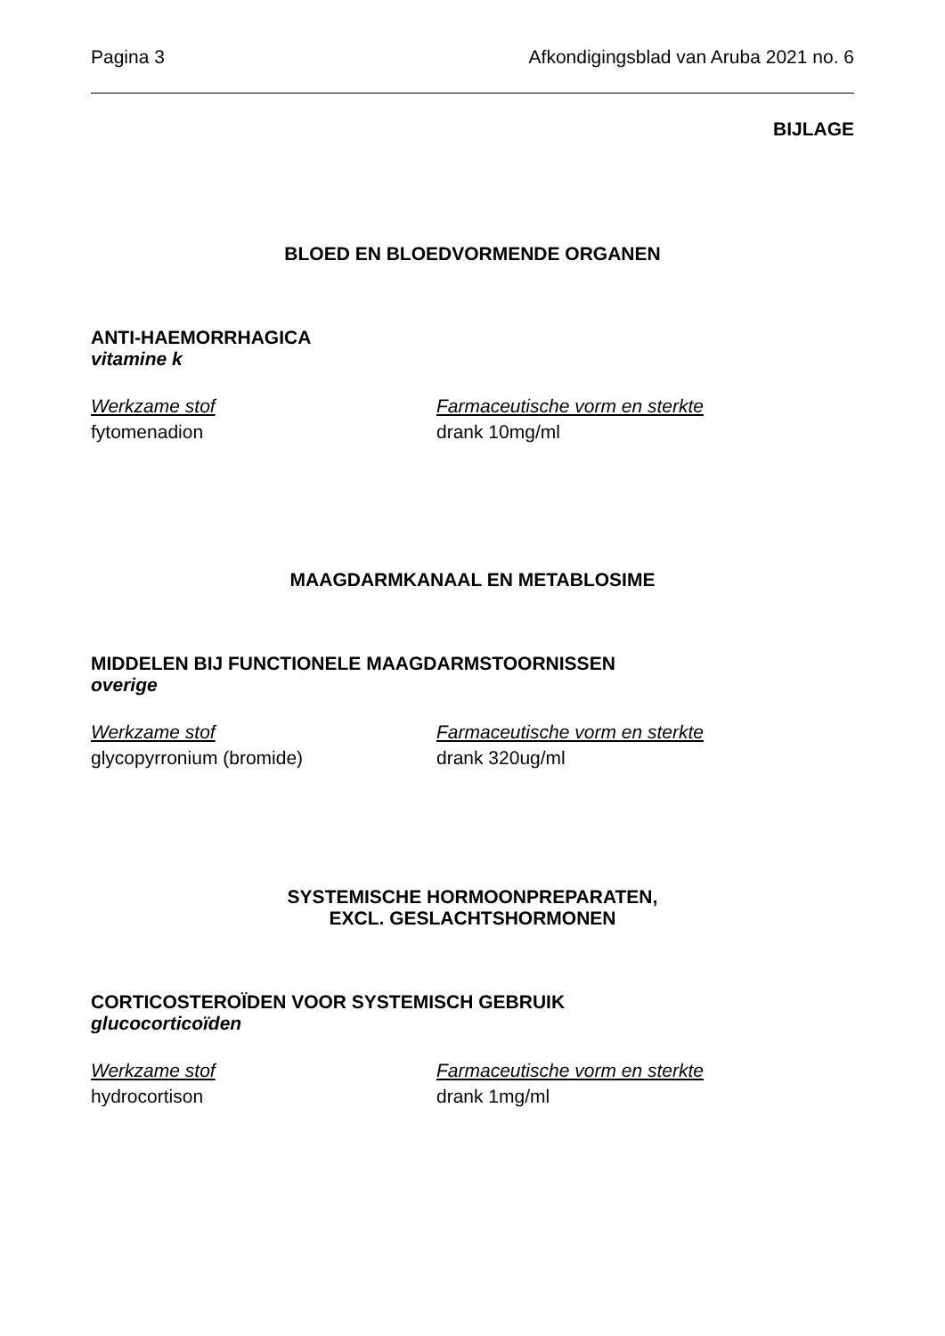Pagina 3 Afkondigingsblad van Aruba 2021 no. 6
BIJLAGE
BLOED EN BLOEDVORMENDE ORGANEN
ANTI-HAEMORRHAGICA
vitamine k
Werkzame stof Farmaceutische vorm en sterkte
fytomenadion drank 10mg/ml
MAAGDARMKANAAL EN METABLOSIME
MIDDELEN BIJ FUNCTIONELE MAAGDARMSTOORNISSEN
overige
Werkzame stof Farmaceutische vorm en sterkte
glycopyrronium (bromide) drank 320ug/ml
SYSTEMISCHE HORMOONPREPARATEN,
EXCL. GESLACHTSHORMONEN
CORTICOSTEROÏDEN VOOR SYSTEMISCH GEBRUIK
glucocorticoïden
Werkzame stof Farmaceutische vorm en sterkte
hydrocortison drank 1mg/ml